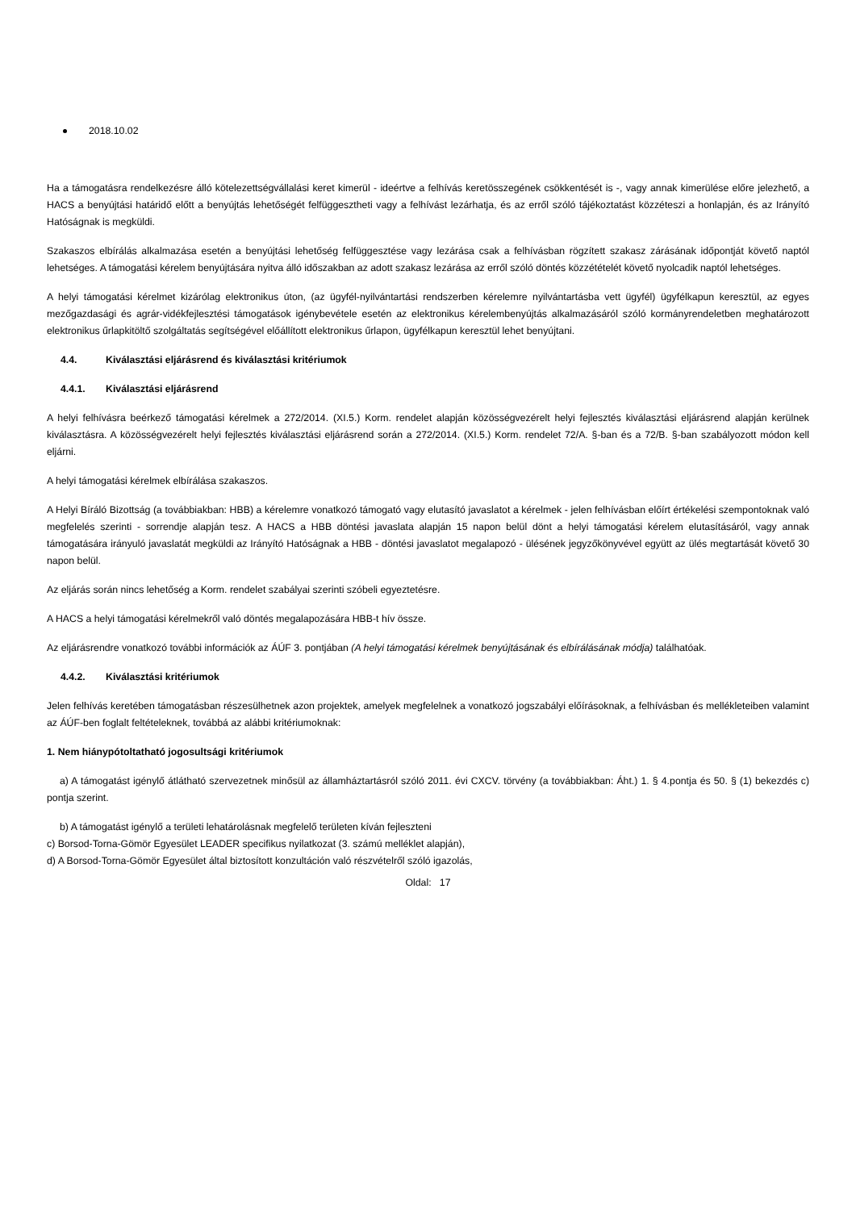2018.10.02
Ha a támogatásra rendelkezésre álló kötelezettségvállalási keret kimerül - ideértve a felhívás keretösszegének csökkentését is -, vagy annak kimerülése előre jelezhető, a HACS a benyújtási határidő előtt a benyújtás lehetőségét felfüggesztheti vagy a felhívást lezárhatja, és az erről szóló tájékoztatást közzéteszi a honlapján, és az Irányító Hatóságnak is megküldi.
Szakaszos elbírálás alkalmazása esetén a benyújtási lehetőség felfüggesztése vagy lezárása csak a felhívásban rögzített szakasz zárásának időpontját követő naptól lehetséges. A támogatási kérelem benyújtására nyitva álló időszakban az adott szakasz lezárása az erről szóló döntés közzétételét követő nyolcadik naptól lehetséges.
A helyi támogatási kérelmet kizárólag elektronikus úton, (az ügyfél-nyilvántartási rendszerben kérelemre nyilvántartásba vett ügyfél) ügyfélkapun keresztül, az egyes mezőgazdasági és agrár-vidékfejlesztési támogatások igénybevétele esetén az elektronikus kérelembenyújtás alkalmazásáról szóló kormányrendeletben meghatározott elektronikus űrlapkitöltő szolgáltatás segítségével előállított elektronikus űrlapon, ügyfélkapun keresztül lehet benyújtani.
4.4. Kiválasztási eljárásrend és kiválasztási kritériumok
4.4.1. Kiválasztási eljárásrend
A helyi felhívásra beérkező támogatási kérelmek a 272/2014. (XI.5.) Korm. rendelet alapján közösségvezérelt helyi fejlesztés kiválasztási eljárásrend alapján kerülnek kiválasztásra. A közösségvezérelt helyi fejlesztés kiválasztási eljárásrend során a 272/2014. (XI.5.) Korm. rendelet 72/A. §-ban és a 72/B. §-ban szabályozott módon kell eljárni.
A helyi támogatási kérelmek elbírálása szakaszos.
A Helyi Bíráló Bizottság (a továbbiakban: HBB) a kérelemre vonatkozó támogató vagy elutasító javaslatot a kérelmek - jelen felhívásban előírt értékelési szempontoknak való megfelelés szerinti - sorrendje alapján tesz. A HACS a HBB döntési javaslata alapján 15 napon belül dönt a helyi támogatási kérelem elutasításáról, vagy annak támogatására irányuló javaslatát megküldi az Irányító Hatóságnak a HBB - döntési javaslatot megalapozó - ülésének jegyzőkönyvével együtt az ülés megtartását követő 30 napon belül.
Az eljárás során nincs lehetőség a Korm. rendelet szabályai szerinti szóbeli egyeztetésre.
A HACS a helyi támogatási kérelmekről való döntés megalapozására HBB-t hív össze.
Az eljárásrendre vonatkozó további információk az ÁÚF 3. pontjában (A helyi támogatási kérelmek benyújtásának és elbírálásának módja) találhatóak.
4.4.2. Kiválasztási kritériumok
Jelen felhívás keretében támogatásban részesülhetnek azon projektek, amelyek megfelelnek a vonatkozó jogszabályi előírásoknak, a felhívásban és mellékleteiben valamint az ÁÚF-ben foglalt feltételeknek, továbbá az alábbi kritériumoknak:
1. Nem hiánypótoltatható jogosultsági kritériumok
a) A támogatást igénylő átlátható szervezetnek minősül az államháztartásról szóló 2011. évi CXCV. törvény (a továbbiakban: Áht.) 1. § 4.pontja és 50. § (1) bekezdés c) pontja szerint.
b) A támogatást igénylő a területi lehatárolásnak megfelelő területen kíván fejleszteni
c) Borsod-Torna-Gömör Egyesület LEADER specifikus nyilatkozat (3. számú melléklet alapján),
d) A Borsod-Torna-Gömör Egyesület által biztosított konzultáción való részvételről szóló igazolás,
Oldal: 17